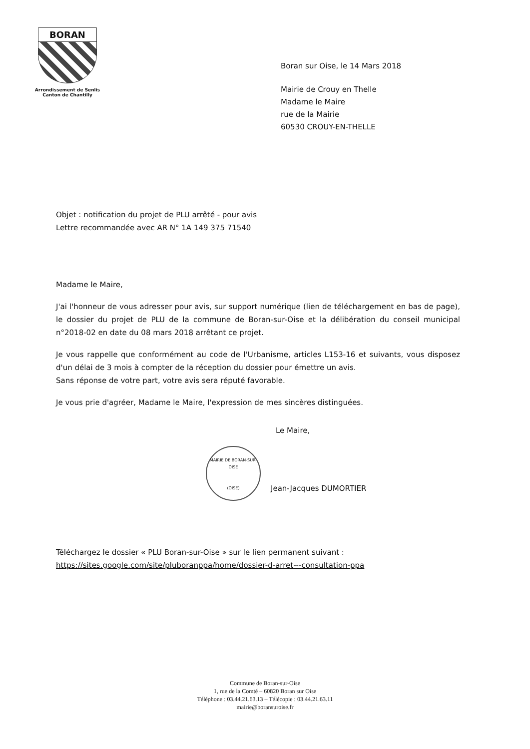BORAN
Arrondissement de Senlis
Canton de Chantilly
Boran sur Oise, le 14 Mars 2018
Mairie de Crouy en Thelle
Madame le Maire
rue de la Mairie
60530 CROUY-EN-THELLE
Objet : notification du projet de PLU arrêté - pour avis
Lettre recommandée avec AR N° 1A 149 375 71540
Madame le Maire,
J'ai l'honneur de vous adresser pour avis, sur support numérique (lien de téléchargement en bas de page), le dossier du projet de PLU de la commune de Boran-sur-Oise et la délibération du conseil municipal n°2018-02 en date du 08 mars 2018 arrêtant ce projet.
Je vous rappelle que conformément au code de l'Urbanisme, articles L153-16 et suivants, vous disposez d'un délai de 3 mois à compter de la réception du dossier pour émettre un avis.
Sans réponse de votre part, votre avis sera réputé favorable.
Je vous prie d'agréer, Madame le Maire, l'expression de mes sincères distinguées.
Le Maire,
MAIRIE DE BORAN-SUR-OISE
(OISE)
Jean-Jacques DUMORTIER
Téléchargez le dossier « PLU Boran-sur-Oise » sur le lien permanent suivant :
https://sites.google.com/site/pluboranppa/home/dossier-d-arret---consultation-ppa
Commune de Boran-sur-Oise
1, rue de la Comté – 60820 Boran sur Oise
Téléphone : 03.44.21.63.13 – Télécopie : 03.44.21.63.11
mairie@boransuroise.fr